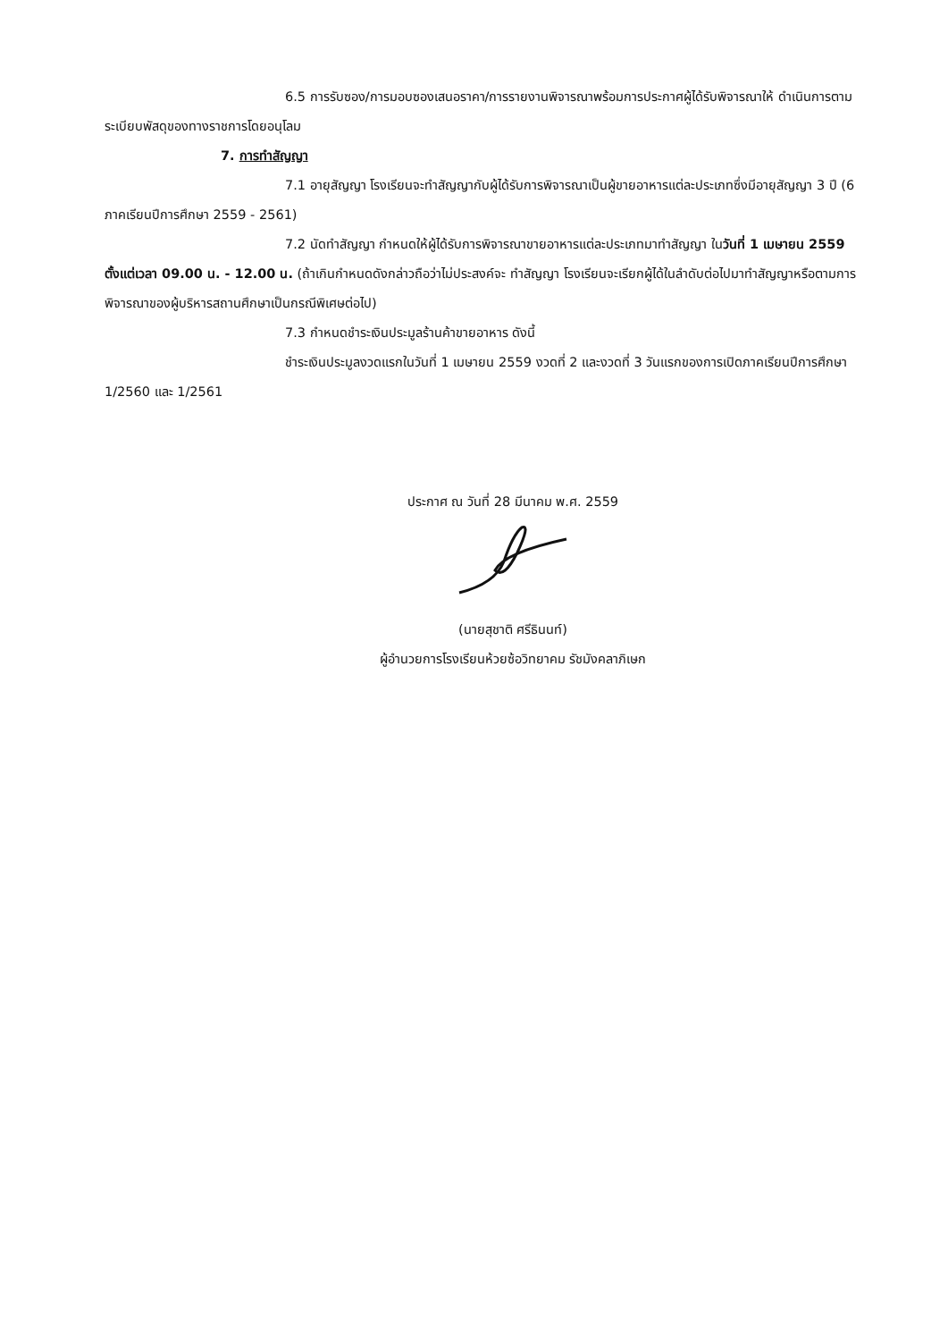6.5 การรับซอง/การมอบซองเสนอราคา/การรายงานพิจารณาพร้อมการประกาศผู้ได้รับพิจารณาให้ ดำเนินการตามระเบียบพัสดุของทางราชการโดยอนุโลม
7. การทำสัญญา
7.1 อายุสัญญา โรงเรียนจะทำสัญญากับผู้ได้รับการพิจารณาเป็นผู้ขายอาหารแต่ละประเภทซึ่งมีอายุสัญญา 3 ปี (6 ภาคเรียนปีการศึกษา 2559 - 2561)
7.2 นัดทำสัญญา กำหนดให้ผู้ได้รับการพิจารณาขายอาหารแต่ละประเภทมาทำสัญญา ในวันที่ 1 เมษายน 2559 ตั้งแต่เวลา 09.00 น. - 12.00 น. (ถ้าเกินกำหนดดังกล่าวถือว่าไม่ประสงค์จะ ทำสัญญา โรงเรียนจะเรียกผู้ได้ในลำดับต่อไปมาทำสัญญาหรือตามการพิจารณาของผู้บริหารสถานศึกษาเป็นกรณีพิเศษต่อไป)
7.3 กำหนดชำระเงินประมูลร้านค้าขายอาหาร ดังนี้
ชำระเงินประมูลงวดแรกในวันที่ 1 เมษายน 2559 งวดที่ 2 และงวดที่ 3 วันแรกของการเปิดภาคเรียนปีการศึกษา 1/2560 และ 1/2561
ประกาศ ณ วันที่ 28 มีนาคม พ.ศ. 2559
(นายสุชาติ ศรีธินนท์)
ผู้อำนวยการโรงเรียนห้วยซ้อวิทยาคม รัชมังคลาภิเษก